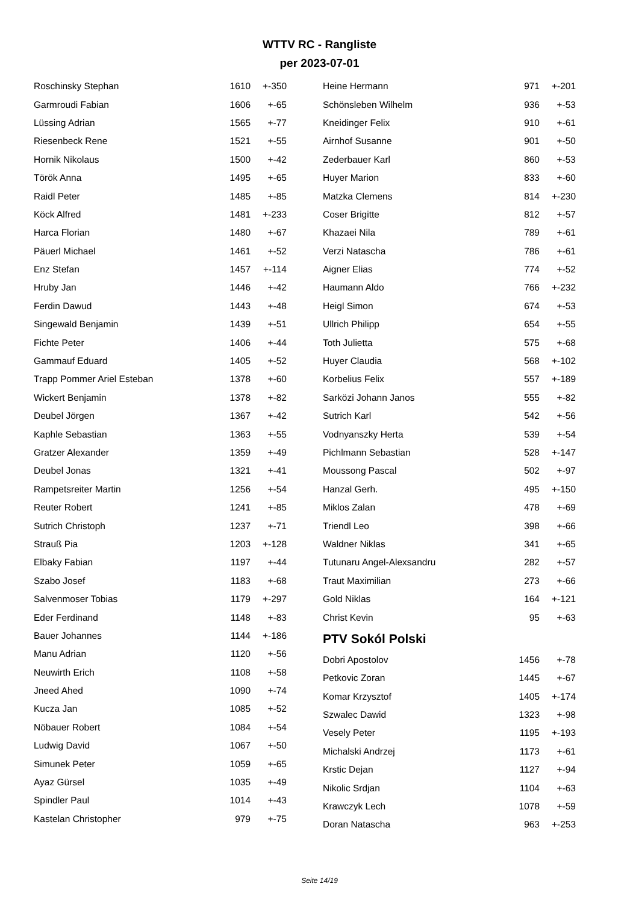WTTV RC - Rangliste
per 2023-07-01
| Roschinsky Stephan | 1610 | +-350 |
| Garmroudi Fabian | 1606 | +-65 |
| Lüssing Adrian | 1565 | +-77 |
| Riesenbeck Rene | 1521 | +-55 |
| Hornik Nikolaus | 1500 | +-42 |
| Török Anna | 1495 | +-65 |
| Raidl Peter | 1485 | +-85 |
| Köck Alfred | 1481 | +-233 |
| Harca Florian | 1480 | +-67 |
| Päuerl Michael | 1461 | +-52 |
| Enz Stefan | 1457 | +-114 |
| Hruby Jan | 1446 | +-42 |
| Ferdin Dawud | 1443 | +-48 |
| Singewald Benjamin | 1439 | +-51 |
| Fichte Peter | 1406 | +-44 |
| Gammauf Eduard | 1405 | +-52 |
| Trapp Pommer Ariel Esteban | 1378 | +-60 |
| Wickert Benjamin | 1378 | +-82 |
| Deubel Jörgen | 1367 | +-42 |
| Kaphle Sebastian | 1363 | +-55 |
| Gratzer Alexander | 1359 | +-49 |
| Deubel Jonas | 1321 | +-41 |
| Rampetsreiter Martin | 1256 | +-54 |
| Reuter Robert | 1241 | +-85 |
| Sutrich Christoph | 1237 | +-71 |
| Strauß Pia | 1203 | +-128 |
| Elbaky Fabian | 1197 | +-44 |
| Szabo Josef | 1183 | +-68 |
| Salvenmoser Tobias | 1179 | +-297 |
| Eder Ferdinand | 1148 | +-83 |
| Bauer Johannes | 1144 | +-186 |
| Manu Adrian | 1120 | +-56 |
| Neuwirth Erich | 1108 | +-58 |
| Jneed Ahed | 1090 | +-74 |
| Kucza Jan | 1085 | +-52 |
| Nöbauer Robert | 1084 | +-54 |
| Ludwig David | 1067 | +-50 |
| Simunek Peter | 1059 | +-65 |
| Ayaz Gürsel | 1035 | +-49 |
| Spindler Paul | 1014 | +-43 |
| Kastelan Christopher | 979 | +-75 |
| Heine Hermann | 971 | +-201 |
| Schönsleben Wilhelm | 936 | +-53 |
| Kneidinger Felix | 910 | +-61 |
| Airnhof Susanne | 901 | +-50 |
| Zederbauer Karl | 860 | +-53 |
| Huyer Marion | 833 | +-60 |
| Matzka Clemens | 814 | +-230 |
| Coser Brigitte | 812 | +-57 |
| Khazaei Nila | 789 | +-61 |
| Verzi Natascha | 786 | +-61 |
| Aigner Elias | 774 | +-52 |
| Haumann Aldo | 766 | +-232 |
| Heigl Simon | 674 | +-53 |
| Ullrich Philipp | 654 | +-55 |
| Toth Julietta | 575 | +-68 |
| Huyer Claudia | 568 | +-102 |
| Korbelius Felix | 557 | +-189 |
| Sarközi Johann Janos | 555 | +-82 |
| Sutrich Karl | 542 | +-56 |
| Vodnyanszky Herta | 539 | +-54 |
| Pichlmann Sebastian | 528 | +-147 |
| Moussong Pascal | 502 | +-97 |
| Hanzal Gerh. | 495 | +-150 |
| Miklos Zalan | 478 | +-69 |
| Triendl Leo | 398 | +-66 |
| Waldner Niklas | 341 | +-65 |
| Tutunaru Angel-Alexsandru | 282 | +-57 |
| Traut Maximilian | 273 | +-66 |
| Gold Niklas | 164 | +-121 |
| Christ Kevin | 95 | +-63 |
PTV Sokól Polski
| Dobri Apostolov | 1456 | +-78 |
| Petkovic Zoran | 1445 | +-67 |
| Komar Krzysztof | 1405 | +-174 |
| Szwalec Dawid | 1323 | +-98 |
| Vesely Peter | 1195 | +-193 |
| Michalski Andrzej | 1173 | +-61 |
| Krstic Dejan | 1127 | +-94 |
| Nikolic Srdjan | 1104 | +-63 |
| Krawczyk Lech | 1078 | +-59 |
| Doran Natascha | 963 | +-253 |
Seite 14/19